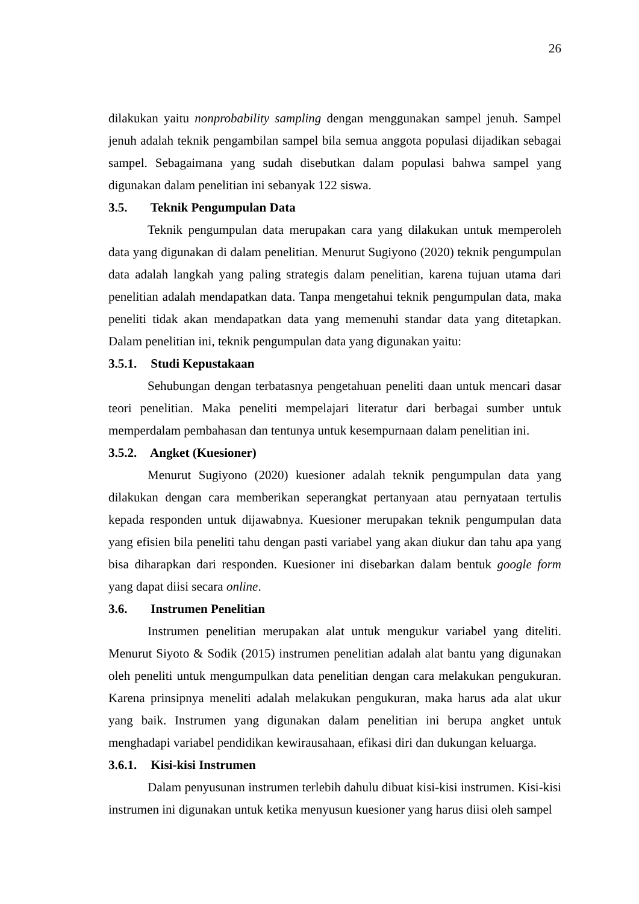26
dilakukan yaitu nonprobability sampling dengan menggunakan sampel jenuh. Sampel jenuh adalah teknik pengambilan sampel bila semua anggota populasi dijadikan sebagai sampel. Sebagaimana yang sudah disebutkan dalam populasi bahwa sampel yang digunakan dalam penelitian ini sebanyak 122 siswa.
3.5. Teknik Pengumpulan Data
Teknik pengumpulan data merupakan cara yang dilakukan untuk memperoleh data yang digunakan di dalam penelitian. Menurut Sugiyono (2020) teknik pengumpulan data adalah langkah yang paling strategis dalam penelitian, karena tujuan utama dari penelitian adalah mendapatkan data. Tanpa mengetahui teknik pengumpulan data, maka peneliti tidak akan mendapatkan data yang memenuhi standar data yang ditetapkan. Dalam penelitian ini, teknik pengumpulan data yang digunakan yaitu:
3.5.1. Studi Kepustakaan
Sehubungan dengan terbatasnya pengetahuan peneliti daan untuk mencari dasar teori penelitian. Maka peneliti mempelajari literatur dari berbagai sumber untuk memperdalam pembahasan dan tentunya untuk kesempurnaan dalam penelitian ini.
3.5.2. Angket (Kuesioner)
Menurut Sugiyono (2020) kuesioner adalah teknik pengumpulan data yang dilakukan dengan cara memberikan seperangkat pertanyaan atau pernyataan tertulis kepada responden untuk dijawabnya. Kuesioner merupakan teknik pengumpulan data yang efisien bila peneliti tahu dengan pasti variabel yang akan diukur dan tahu apa yang bisa diharapkan dari responden. Kuesioner ini disebarkan dalam bentuk google form yang dapat diisi secara online.
3.6. Instrumen Penelitian
Instrumen penelitian merupakan alat untuk mengukur variabel yang diteliti. Menurut Siyoto & Sodik (2015) instrumen penelitian adalah alat bantu yang digunakan oleh peneliti untuk mengumpulkan data penelitian dengan cara melakukan pengukuran. Karena prinsipnya meneliti adalah melakukan pengukuran, maka harus ada alat ukur yang baik. Instrumen yang digunakan dalam penelitian ini berupa angket untuk menghadapi variabel pendidikan kewirausahaan, efikasi diri dan dukungan keluarga.
3.6.1. Kisi-kisi Instrumen
Dalam penyusunan instrumen terlebih dahulu dibuat kisi-kisi instrumen. Kisi-kisi instrumen ini digunakan untuk ketika menyusun kuesioner yang harus diisi oleh sampel